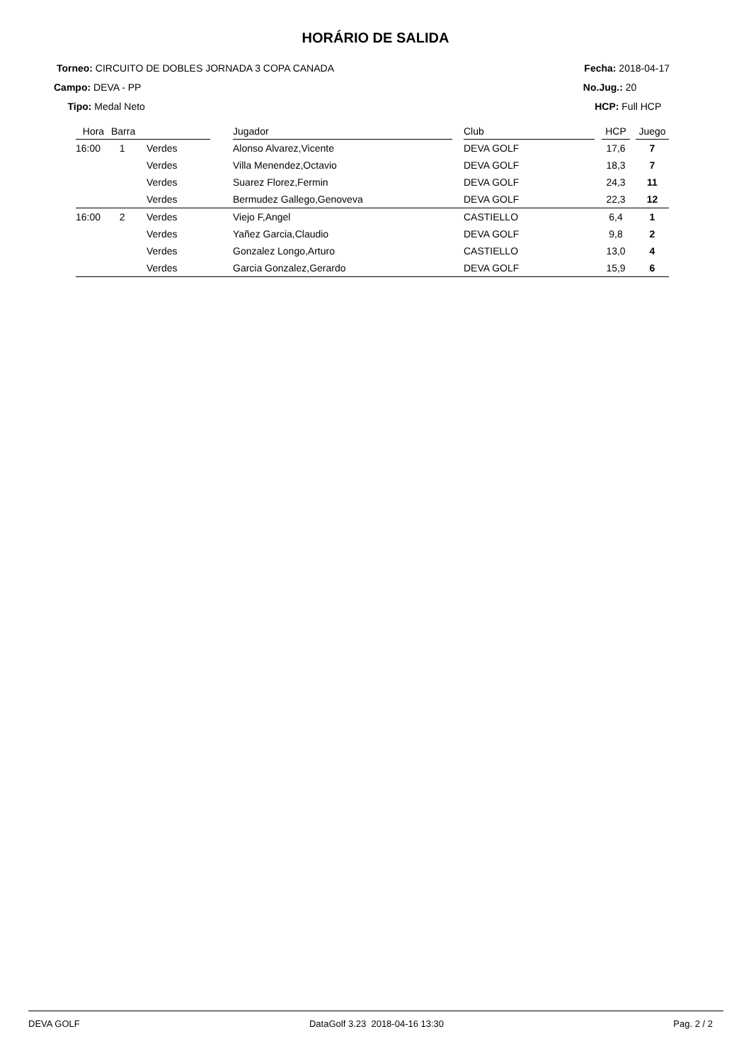HORÁRIO DE SALIDA
Torneo: CIRCUITO DE DOBLES JORNADA 3 COPA CANADA
Campo: DEVA - PP
Tipo: Medal Neto
Fecha: 2018-04-17
No.Jug.: 20
HCP: Full HCP
| Hora | Barra | | | Jugador | | Club | | HCP | | Juego |
| --- | --- | --- | --- | --- | --- | --- | --- | --- | --- | --- |
| 16:00 | 1 | Verdes | | Alonso Alvarez,Vicente | | DEVA GOLF | | 17,6 | | 7 |
| | | Verdes | | Villa Menendez,Octavio | | DEVA GOLF | | 18,3 | | 7 |
| | | Verdes | | Suarez Florez,Fermin | | DEVA GOLF | | 24,3 | | 11 |
| | | Verdes | | Bermudez Gallego,Genoveva | | DEVA GOLF | | 22,3 | | 12 |
| 16:00 | 2 | Verdes | | Viejo F,Angel | | CASTIELLO | | 6,4 | | 1 |
| | | Verdes | | Yañez Garcia,Claudio | | DEVA GOLF | | 9,8 | | 2 |
| | | Verdes | | Gonzalez Longo,Arturo | | CASTIELLO | | 13,0 | | 4 |
| | | Verdes | | Garcia Gonzalez,Gerardo | | DEVA GOLF | | 15,9 | | 6 |
DEVA GOLF DataGolf 3.23 2018-04-16 13:30 Pag. 2 / 2